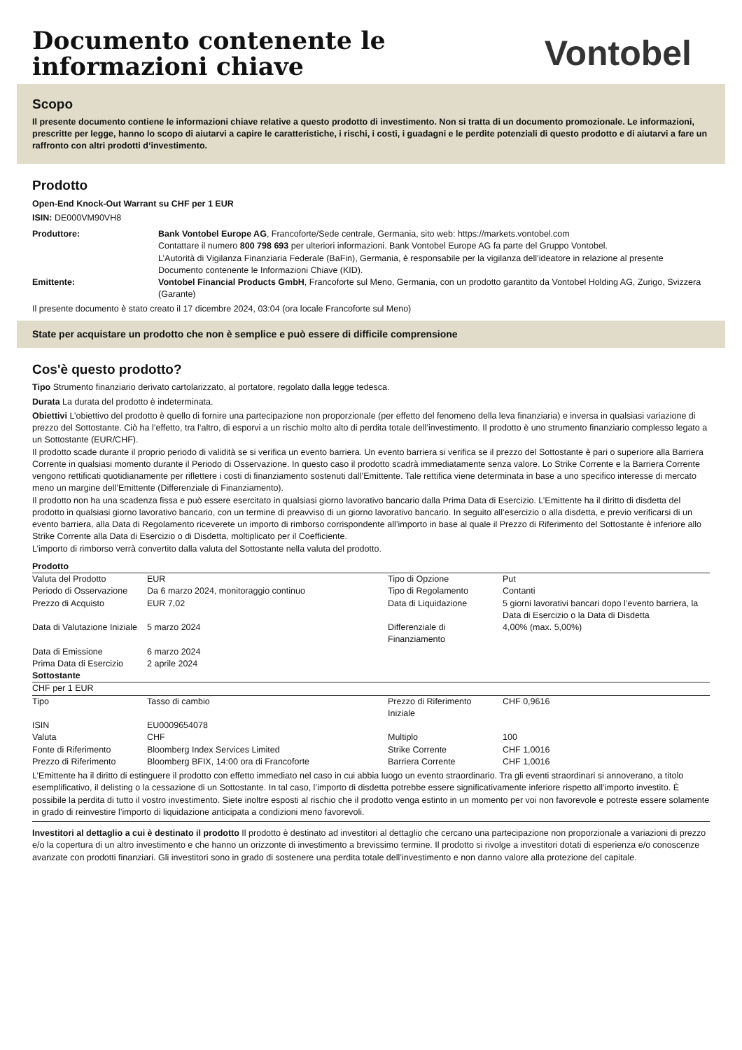Documento contenente le
informazioni chiave
Vontobel
Scopo
Il presente documento contiene le informazioni chiave relative a questo prodotto di investimento. Non si tratta di un documento promozionale. Le informazioni, prescritte per legge, hanno lo scopo di aiutarvi a capire le caratteristiche, i rischi, i costi, i guadagni e le perdite potenziali di questo prodotto e di aiutarvi a fare un raffronto con altri prodotti d’investimento.
Prodotto
Open-End Knock-Out Warrant su CHF per 1 EUR
ISIN: DE000VM90VH8
| Produttore: | Bank Vontobel Europe AG , Francoforte/Sede centrale, Germania, sito web: https://markets.vontobel.com Contattare il numero 800 798 693 per ulteriori informazioni. Bank Vontobel Europe AG fa parte del Gruppo Vontobel. L’Autorità di Vigilanza Finanziaria Federale (BaFin), Germania, è responsabile per la vigilanza dell’ideatore in relazione al presente Documento contenente le Informazioni Chiave (KID). |
| Emittente: | Vontobel Financial Products GmbH , Francoforte sul Meno, Germania, con un prodotto garantito da Vontobel Holding AG, Zurigo, Svizzera (Garante) |
Il presente documento è stato creato il 17 dicembre 2024, 03:04 (ora locale Francoforte sul Meno)
State per acquistare un prodotto che non è semplice e può essere di difficile comprensione
Cos'è questo prodotto?
Tipo Strumento finanziario derivato cartolarizzato, al portatore, regolato dalla legge tedesca.
Durata La durata del prodotto è indeterminata.
Obiettivi L’obiettivo del prodotto è quello di fornire una partecipazione non proporzionale (per effetto del fenomeno della leva finanziaria) e inversa in qualsiasi variazione di prezzo del Sottostante. Ciò ha l’effetto, tra l’altro, di esporvi a un rischio molto alto di perdita totale dell’investimento. Il prodotto è uno strumento finanziario complesso legato a un Sottostante (EUR/CHF).
Il prodotto scade durante il proprio periodo di validità se si verifica un evento barriera. Un evento barriera si verifica se il prezzo del Sottostante è pari o superiore alla Barriera Corrente in qualsiasi momento durante il Periodo di Osservazione. In questo caso il prodotto scadrà immediatamente senza valore. Lo Strike Corrente e la Barriera Corrente vengono rettificati quotidianamente per riflettere i costi di finanziamento sostenuti dall’Emittente. Tale rettifica viene determinata in base a uno specifico interesse di mercato meno un margine dell’Emittente (Differenziale di Finanziamento).
Il prodotto non ha una scadenza fissa e può essere esercitato in qualsiasi giorno lavorativo bancario dalla Prima Data di Esercizio. L’Emittente ha il diritto di disdetta del prodotto in qualsiasi giorno lavorativo bancario, con un termine di preavviso di un giorno lavorativo bancario. In seguito all’esercizio o alla disdetta, e previo verificarsi di un evento barriera, alla Data di Regolamento riceverete un importo di rimborso corrispondente all’importo in base al quale il Prezzo di Riferimento del Sottostante è inferiore allo Strike Corrente alla Data di Esercizio o di Disdetta, moltiplicato per il Coefficiente.
L’importo di rimborso verrà convertito dalla valuta del Sottostante nella valuta del prodotto.
| Prodotto | | | |
| Valuta del Prodotto | EUR | Tipo di Opzione | Put |
| Periodo di Osservazione | Da 6 marzo 2024, monitoraggio continuo | Tipo di Regolamento | Contanti |
| Prezzo di Acquisto | EUR 7,02 | Data di Liquidazione | 5 giorni lavorativi bancari dopo l’evento barriera, la Data di Esercizio o la Data di Disdetta |
| Data di Valutazione Iniziale | 5 marzo 2024 | Differenziale di Finanziamento | 4,00% (max. 5,00%) |
| Data di Emissione | 6 marzo 2024 | | |
| Prima Data di Esercizio | 2 aprile 2024 | | |
| Sottostante | | | |
| CHF per 1 EUR | | | |
| Tipo | Tasso di cambio | Prezzo di Riferimento Iniziale | CHF 0,9616 |
| ISIN | EU0009654078 | | |
| Valuta | CHF | Multiplo | 100 |
| Fonte di Riferimento | Bloomberg Index Services Limited | Strike Corrente | CHF 1,0016 |
| Prezzo di Riferimento | Bloomberg BFIX, 14:00 ora di Francoforte | Barriera Corrente | CHF 1,0016 |
L’Emittente ha il diritto di estinguere il prodotto con effetto immediato nel caso in cui abbia luogo un evento straordinario. Tra gli eventi straordinari si annoverano, a titolo esemplificativo, il delisting o la cessazione di un Sottostante. In tal caso, l’importo di disdetta potrebbe essere significativamente inferiore rispetto all’importo investito. È possibile la perdita di tutto il vostro investimento. Siete inoltre esposti al rischio che il prodotto venga estinto in un momento per voi non favorevole e potreste essere solamente in grado di reinvestire l’importo di liquidazione anticipata a condizioni meno favorevoli.
Investitori al dettaglio a cui è destinato il prodotto Il prodotto è destinato ad investitori al dettaglio che cercano una partecipazione non proporzionale a variazioni di prezzo e/o la copertura di un altro investimento e che hanno un orizzonte di investimento a brevissimo termine. Il prodotto si rivolge a investitori dotati di esperienza e/o conoscenze avanzate con prodotti finanziari. Gli investitori sono in grado di sostenere una perdita totale dell’investimento e non danno valore alla protezione del capitale.